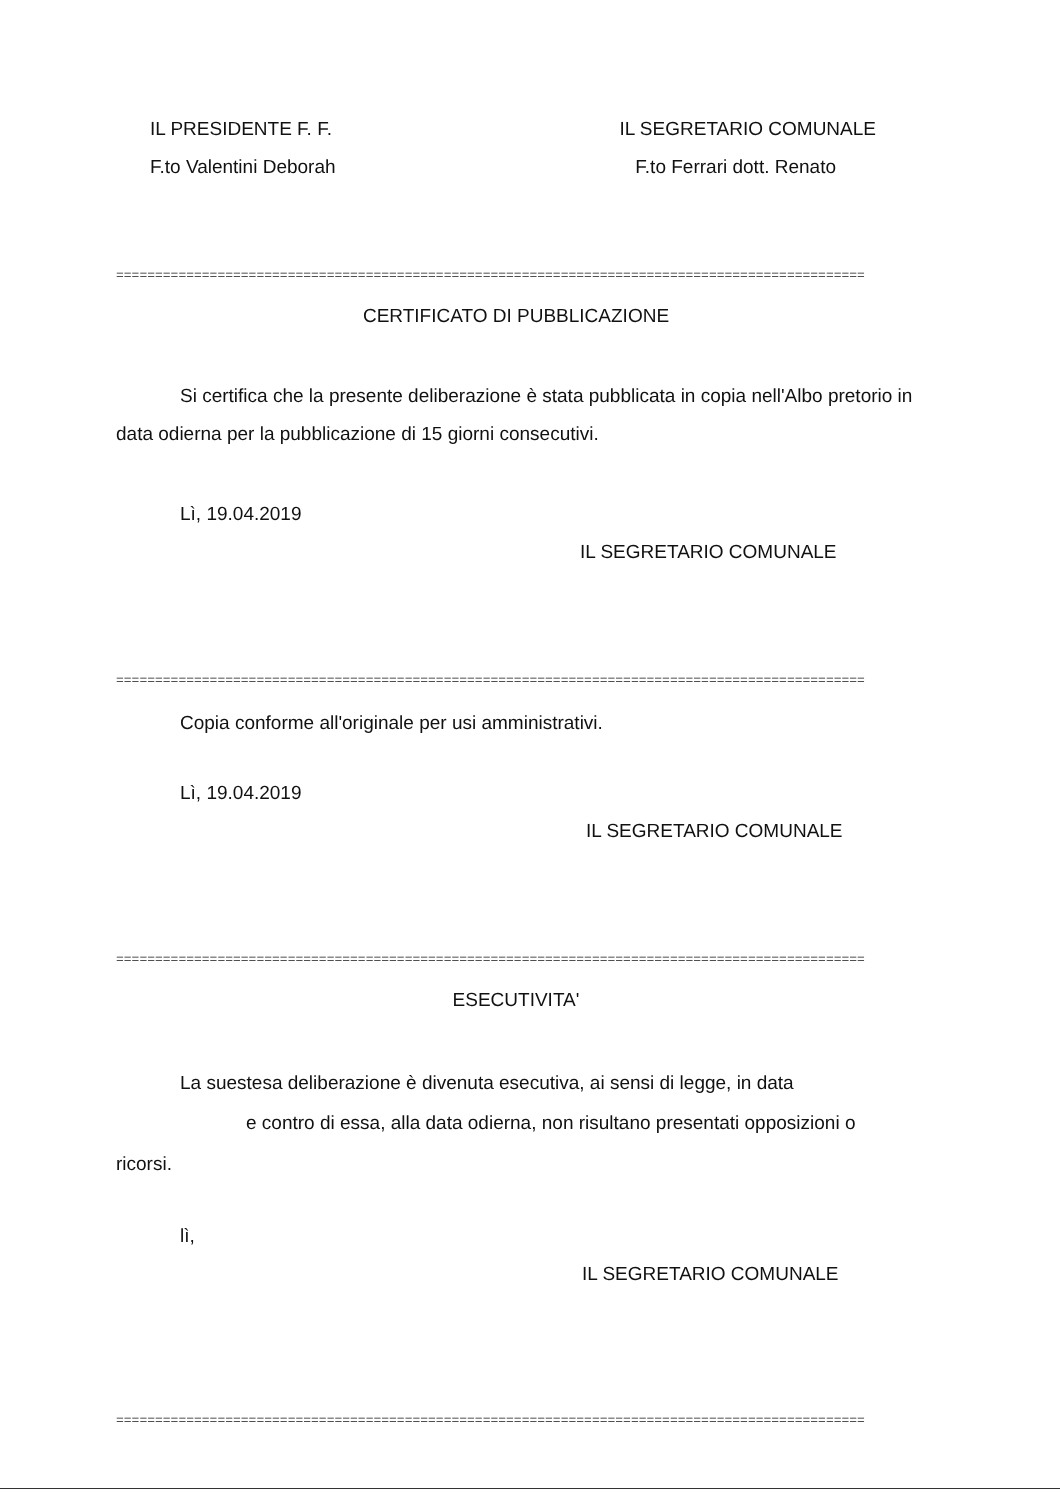IL PRESIDENTE F. F. IL SEGRETARIO COMUNALE
F.to Valentini Deborah F.to Ferrari dott. Renato
================================================================================================
CERTIFICATO DI PUBBLICAZIONE
Si certifica che la presente deliberazione è stata pubblicata in copia nell'Albo pretorio in data odierna per la pubblicazione di 15 giorni consecutivi.
Lì, 19.04.2019
IL SEGRETARIO COMUNALE
================================================================================================
Copia conforme all'originale per usi amministrativi.
Lì, 19.04.2019
IL SEGRETARIO COMUNALE
================================================================================================
ESECUTIVITA'
La suestesa deliberazione è divenuta esecutiva, ai sensi di legge, in data
e contro di essa, alla data odierna, non risultano presentati opposizioni o
ricorsi.
lì,
IL SEGRETARIO COMUNALE
================================================================================================